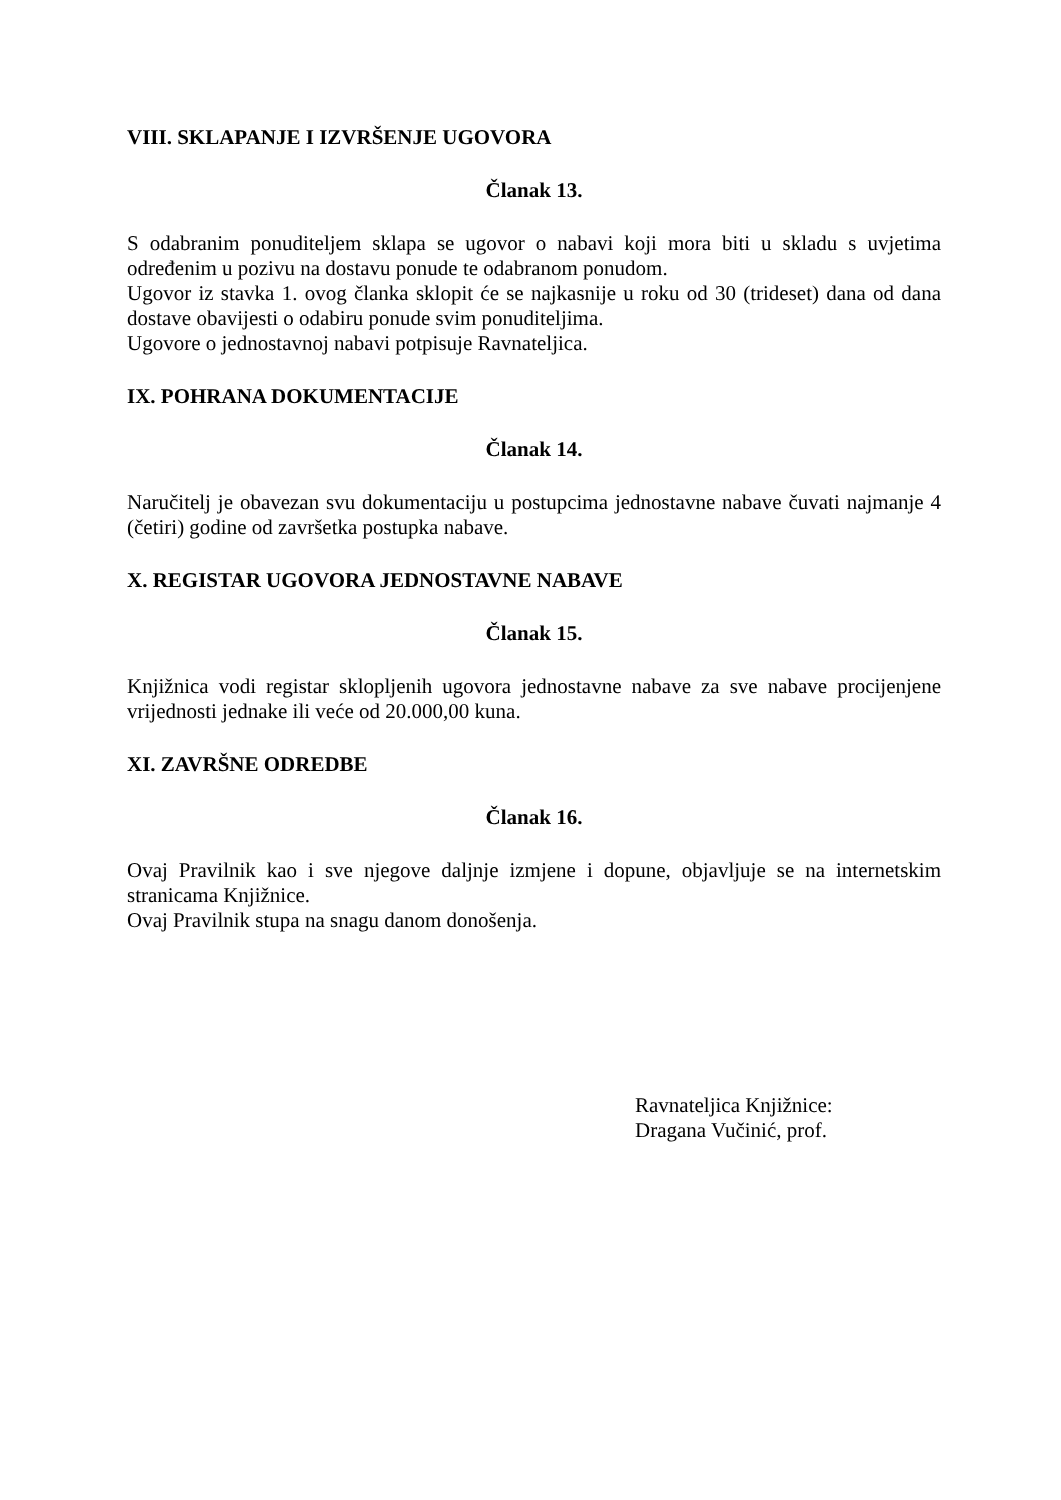VIII. SKLAPANJE I IZVRŠENJE UGOVORA
Članak 13.
S odabranim ponuditeljem sklapa se ugovor o nabavi koji mora biti u skladu s uvjetima određenim u pozivu na dostavu ponude te odabranom ponudom.
Ugovor iz stavka 1. ovog članka sklopit će se najkasnije u roku od 30 (trideset) dana od dana dostave obavijesti o odabiru ponude svim ponuditeljima.
Ugovore o jednostavnoj nabavi potpisuje Ravnateljica.
IX. POHRANA DOKUMENTACIJE
Članak 14.
Naručitelj je obavezan svu dokumentaciju u postupcima jednostavne nabave čuvati najmanje 4 (četiri) godine od završetka postupka nabave.
X. REGISTAR UGOVORA JEDNOSTAVNE NABAVE
Članak 15.
Knjižnica vodi registar sklopljenih ugovora jednostavne nabave za sve nabave procijenjene vrijednosti jednake ili veće od 20.000,00 kuna.
XI. ZAVRŠNE ODREDBE
Članak 16.
Ovaj Pravilnik kao i sve njegove daljnje izmjene i dopune, objavljuje se na internetskim stranicama Knjižnice.
Ovaj Pravilnik stupa na snagu danom donošenja.
Ravnateljica Knjižnice:
Dragana Vučinić, prof.